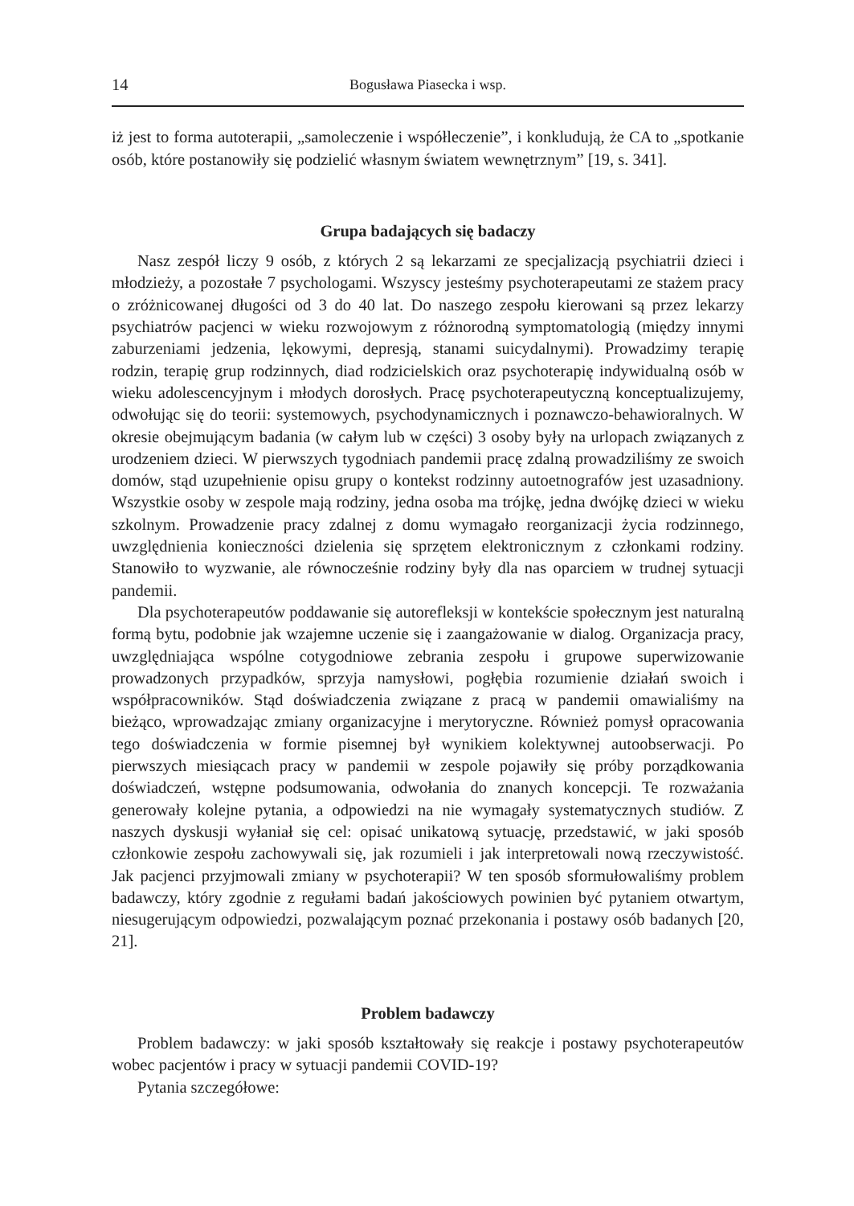14 Bogusława Piasecka i wsp.
iż jest to forma autoterapii, „samoleczenie i współleczenie”, i konkludują, że CA to „spotkanie osób, które postanowiły się podzielić własnym światem wewnętrznym” [19, s. 341].
Grupa badających się badaczy
Nasz zespół liczy 9 osób, z których 2 są lekarzami ze specjalizacją psychiatrii dzieci i młodzieży, a pozostałe 7 psychologami. Wszyscy jesteśmy psychoterapeutami ze stażem pracy o zróżnicowanej długości od 3 do 40 lat. Do naszego zespołu kierowani są przez lekarzy psychiatrów pacjenci w wieku rozwojowym z różnorodną symptomatologią (między innymi zaburzeniami jedzenia, lękowymi, depresją, stanami suicydalnymi). Prowadzimy terapię rodzin, terapię grup rodzinnych, diad rodzicielskich oraz psychoterapię indywidualną osób w wieku adolescencyjnym i młodych dorosłych. Pracę psychoterapeutyczną konceptualizujemy, odwołując się do teorii: systemowych, psychodynamicznych i poznawczo-behawioralnych. W okresie obejmującym badania (w całym lub w części) 3 osoby były na urlopach związanych z urodzeniem dzieci. W pierwszych tygodniach pandemii pracę zdalną prowadziliśmy ze swoich domów, stąd uzupełnienie opisu grupy o kontekst rodzinny autoetnografów jest uzasadniony. Wszystkie osoby w zespole mają rodziny, jedna osoba ma trójkę, jedna dwójkę dzieci w wieku szkolnym. Prowadzenie pracy zdalnej z domu wymagało reorganizacji życia rodzinnego, uwzględnienia konieczności dzielenia się sprzętem elektronicznym z członkami rodziny. Stanowiło to wyzwanie, ale równocześnie rodziny były dla nas oparciem w trudnej sytuacji pandemii.
Dla psychoterapeutów poddawanie się autorefleksji w kontekście społecznym jest naturalną formą bytu, podobnie jak wzajemne uczenie się i zaangażowanie w dialog. Organizacja pracy, uwzględniająca wspólne cotygodniowe zebrania zespołu i grupowe superwizowanie prowadzonych przypadków, sprzyja namysłowi, pogłębia rozumienie działań swoich i współpracowników. Stąd doświadczenia związane z pracą w pandemii omawialiśmy na bieżąco, wprowadzając zmiany organizacyjne i merytoryczne. Również pomysł opracowania tego doświadczenia w formie pisemnej był wynikiem kolektywnej autoobserwacji. Po pierwszych miesiącach pracy w pandemii w zespole pojawiły się próby porządkowania doświadczeń, wstępne podsumowania, odwołania do znanych koncepcji. Te rozważania generowały kolejne pytania, a odpowiedzi na nie wymagały systematycznych studiów. Z naszych dyskusji wyłaniał się cel: opisać unikatową sytuację, przedstawić, w jaki sposób członkowie zespołu zachowywali się, jak rozumieli i jak interpretowali nową rzeczywistość. Jak pacjenci przyjmowali zmiany w psychoterapii? W ten sposób sformułowaliśmy problem badawczy, który zgodnie z regułami badań jakościowych powinien być pytaniem otwartym, niesugerującym odpowiedzi, pozwalającym poznać przekonania i postawy osób badanych [20, 21].
Problem badawczy
Problem badawczy: w jaki sposób kształtowały się reakcje i postawy psychoterapeutów wobec pacjentów i pracy w sytuacji pandemii COVID-19?
Pytania szczegółowe: